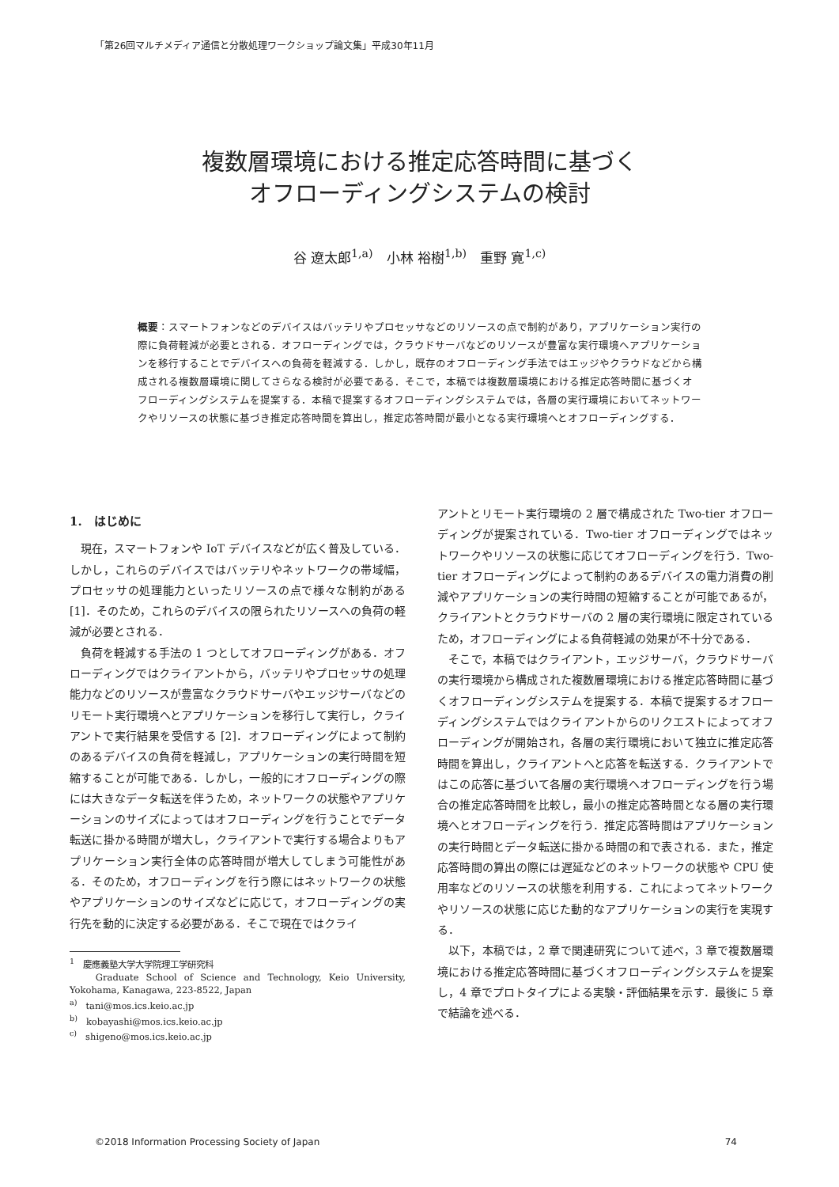「第26回マルチメディア通信と分散処理ワークショップ論文集」平成30年11月
複数層環境における推定応答時間に基づく
オフローディングシステムの検討
谷 遼太郎<sup>1,a)</sup>　小林 裕樹<sup>1,b)</sup>　重野 寛<sup>1,c)</sup>
概要：スマートフォンなどのデバイスはバッテリやプロセッサなどのリソースの点で制約があり，アプリケーション実行の際に負荷軽減が必要とされる．オフローディングでは，クラウドサーバなどのリソースが豊富な実行環境へアプリケーションを移行することでデバイスへの負荷を軽減する．しかし，既存のオフローディング手法ではエッジやクラウドなどから構成される複数層環境に関してさらなる検討が必要である．そこで，本稿では複数層環境における推定応答時間に基づくオフローディングシステムを提案する．本稿で提案するオフローディングシステムでは，各層の実行環境においてネットワークやリソースの状態に基づき推定応答時間を算出し，推定応答時間が最小となる実行環境へとオフローディングする．
1.　はじめに
現在，スマートフォンや IoT デバイスなどが広く普及している．しかし，これらのデバイスではバッテリやネットワークの帯域幅，プロセッサの処理能力といったリソースの点で様々な制約がある [1]．そのため，これらのデバイスの限られたリソースへの負荷の軽減が必要とされる．
負荷を軽減する手法の 1 つとしてオフローディングがある．オフローディングではクライアントから，バッテリやプロセッサの処理能力などのリソースが豊富なクラウドサーバやエッジサーバなどのリモート実行環境へとアプリケーションを移行して実行し，クライアントで実行結果を受信する [2]．オフローディングによって制約のあるデバイスの負荷を軽減し，アプリケーションの実行時間を短縮することが可能である．しかし，一般的にオフローディングの際には大きなデータ転送を伴うため，ネットワークの状態やアプリケーションのサイズによってはオフローディングを行うことでデータ転送に掛かる時間が増大し，クライアントで実行する場合よりもアプリケーション実行全体の応答時間が増大してしまう可能性がある．そのため，オフローディングを行う際にはネットワークの状態やアプリケーションのサイズなどに応じて，オフローディングの実行先を動的に決定する必要がある．そこで現在ではクライ
<sup>1</sup>　慶應義塾大学大学院理工学研究科
　　Graduate School of Science and Technology, Keio University, Yokohama, Kanagawa, 223-8522, Japan
<sup>a)</sup>　tani@mos.ics.keio.ac.jp
<sup>b)</sup>　kobayashi@mos.ics.keio.ac.jp
<sup>c)</sup>　shigeno@mos.ics.keio.ac.jp
アントとリモート実行環境の 2 層で構成された Two-tier オフローディングが提案されている．Two-tier オフローディングではネットワークやリソースの状態に応じてオフローディングを行う．Two-tier オフローディングによって制約のあるデバイスの電力消費の削減やアプリケーションの実行時間の短縮することが可能であるが，クライアントとクラウドサーバの 2 層の実行環境に限定されているため，オフローディングによる負荷軽減の効果が不十分である．
そこで，本稿ではクライアント，エッジサーバ，クラウドサーバの実行環境から構成された複数層環境における推定応答時間に基づくオフローディングシステムを提案する．本稿で提案するオフローディングシステムではクライアントからのリクエストによってオフローディングが開始され，各層の実行環境において独立に推定応答時間を算出し，クライアントへと応答を転送する．クライアントではこの応答に基づいて各層の実行環境へオフローディングを行う場合の推定応答時間を比較し，最小の推定応答時間となる層の実行環境へとオフローディングを行う．推定応答時間はアプリケーションの実行時間とデータ転送に掛かる時間の和で表される．また，推定応答時間の算出の際には遅延などのネットワークの状態や CPU 使用率などのリソースの状態を利用する．これによってネットワークやリソースの状態に応じた動的なアプリケーションの実行を実現する．
以下，本稿では，2 章で関連研究について述べ，3 章で複数層環境における推定応答時間に基づくオフローディングシステムを提案し，4 章でプロトタイプによる実験・評価結果を示す．最後に 5 章で結論を述べる．
©2018 Information Processing Society of Japan 74